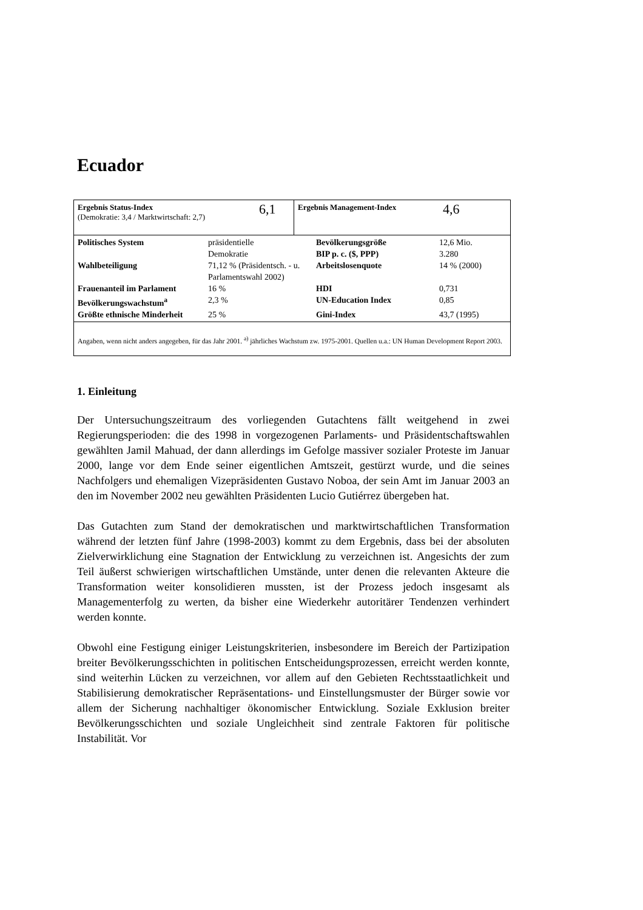Ecuador
Ergebnis Status-Index
(Demokratie: 3,4 / Marktwirtschaft: 2,7)
6,1
Ergebnis Management-Index 4,6
| Politisches System | präsidentielle Demokratie | Bevölkerungsgröße BIP p. c. ($, PPP) | 12,6 Mio. 3.280 |
| Wahlbeteiligung | 71,12 % (Präsidentsch. - u. Parlamentswahl 2002) | Arbeitslosenquote | 14 % (2000) |
| Frauenanteil im Parlament | 16 % | HDI | 0,731 |
| Bevölkerungswachstum<sup>a</sup> | 2,3 % | UN-Education Index | 0,85 |
| Größte ethnische Minderheit | 25 % | Gini-Index | 43,7 (1995) |
Angaben, wenn nicht anders angegeben, für das Jahr 2001. <sup>a)</sup> jährliches Wachstum zw. 1975-2001. Quellen u.a.: UN Human Development Report 2003.
1. Einleitung
Der Untersuchungszeitraum des vorliegenden Gutachtens fällt weitgehend in zwei Regierungsperioden: die des 1998 in vorgezogenen Parlaments- und Präsidentschaftswahlen gewählten Jamil Mahuad, der dann allerdings im Gefolge massiver sozialer Proteste im Januar 2000, lange vor dem Ende seiner eigentlichen Amtszeit, gestürzt wurde, und die seines Nachfolgers und ehemaligen Vizepräsidenten Gustavo Noboa, der sein Amt im Januar 2003 an den im November 2002 neu gewählten Präsidenten Lucio Gutiérrez übergeben hat.
Das Gutachten zum Stand der demokratischen und marktwirtschaftlichen Transformation während der letzten fünf Jahre (1998-2003) kommt zu dem Ergebnis, dass bei der absoluten Zielverwirklichung eine Stagnation der Entwicklung zu verzeichnen ist. Angesichts der zum Teil äußerst schwierigen wirtschaftlichen Umstände, unter denen die relevanten Akteure die Transformation weiter konsolidieren mussten, ist der Prozess jedoch insgesamt als Managementerfolg zu werten, da bisher eine Wiederkehr autoritärer Tendenzen verhindert werden konnte.
Obwohl eine Festigung einiger Leistungskriterien, insbesondere im Bereich der Partizipation breiter Bevölkerungsschichten in politischen Entscheidungsprozessen, erreicht werden konnte, sind weiterhin Lücken zu verzeichnen, vor allem auf den Gebieten Rechtsstaatlichkeit und Stabilisierung demokratischer Repräsentations- und Einstellungsmuster der Bürger sowie vor allem der Sicherung nachhaltiger ökonomischer Entwicklung. Soziale Exklusion breiter Bevölkerungsschichten und soziale Ungleichheit sind zentrale Faktoren für politische Instabilität. Vor